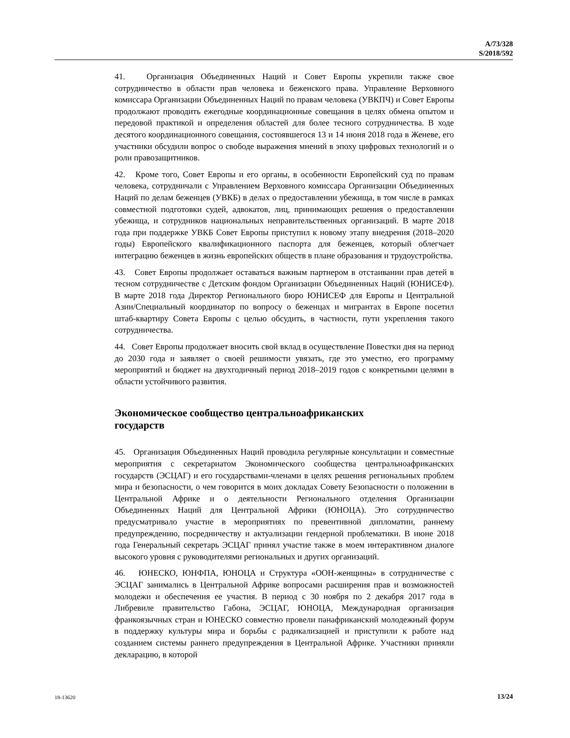A/73/328
S/2018/592
41. Организация Объединенных Наций и Совет Европы укрепили также свое сотрудничество в области прав человека и беженского права. Управление Верховного комиссара Организации Объединенных Наций по правам человека (УВКПЧ) и Совет Европы продолжают проводить ежегодные координационные совещания в целях обмена опытом и передовой практикой и определения областей для более тесного сотрудничества. В ходе десятого координационного совещания, состоявшегося 13 и 14 июня 2018 года в Женеве, его участники обсудили вопрос о свободе выражения мнений в эпоху цифровых технологий и о роли правозащитников.
42. Кроме того, Совет Европы и его органы, в особенности Европейский суд по правам человека, сотрудничали с Управлением Верховного комиссара Организации Объединенных Наций по делам беженцев (УВКБ) в делах о предоставлении убежища, в том числе в рамках совместной подготовки судей, адвокатов, лиц, принимающих решения о предоставлении убежища, и сотрудников национальных неправительственных организаций. В марте 2018 года при поддержке УВКБ Совет Европы приступил к новому этапу внедрения (2018–2020 годы) Европейского квалификационного паспорта для беженцев, который облегчает интеграцию беженцев в жизнь европейских обществ в плане образования и трудоустройства.
43. Совет Европы продолжает оставаться важным партнером в отстаивании прав детей в тесном сотрудничестве с Детским фондом Организации Объединенных Наций (ЮНИСЕФ). В марте 2018 года Директор Регионального бюро ЮНИСЕФ для Европы и Центральной Азии/Специальный координатор по вопросу о беженцах и мигрантах в Европе посетил штаб-квартиру Совета Европы с целью обсудить, в частности, пути укрепления такого сотрудничества.
44. Совет Европы продолжает вносить свой вклад в осуществление Повестки дня на период до 2030 года и заявляет о своей решимости увязать, где это уместно, его программу мероприятий и бюджет на двухгодичный период 2018–2019 годов с конкретными целями в области устойчивого развития.
Экономическое сообщество центральноафриканских
государств
45. Организация Объединенных Наций проводила регулярные консультации и совместные мероприятия с секретариатом Экономического сообщества центральноафриканских государств (ЭСЦАГ) и его государствами-членами в целях решения региональных проблем мира и безопасности, о чем говорится в моих докладах Совету Безопасности о положении в Центральной Африке и о деятельности Регионального отделения Организации Объединенных Наций для Центральной Африки (ЮНОЦА). Это сотрудничество предусматривало участие в мероприятиях по превентивной дипломатии, раннему предупреждению, посредничеству и актуализации гендерной проблематики. В июне 2018 года Генеральный секретарь ЭСЦАГ принял участие также в моем интерактивном диалоге высокого уровня с руководителями региональных и других организаций.
46. ЮНЕСКО, ЮНФПА, ЮНОЦА и Структура «ООН-женщины» в сотрудничестве с ЭСЦАГ занимались в Центральной Африке вопросами расширения прав и возможностей молодежи и обеспечения ее участия. В период с 30 ноября по 2 декабря 2017 года в Либревиле правительство Габона, ЭСЦАГ, ЮНОЦА, Международная организация франкоязычных стран и ЮНЕСКО совместно провели панафриканский молодежный форум в поддержку культуры мира и борьбы с радикализацией и приступили к работе над созданием системы раннего предупреждения в Центральной Африке. Участники приняли декларацию, в которой
18-13620 13/24